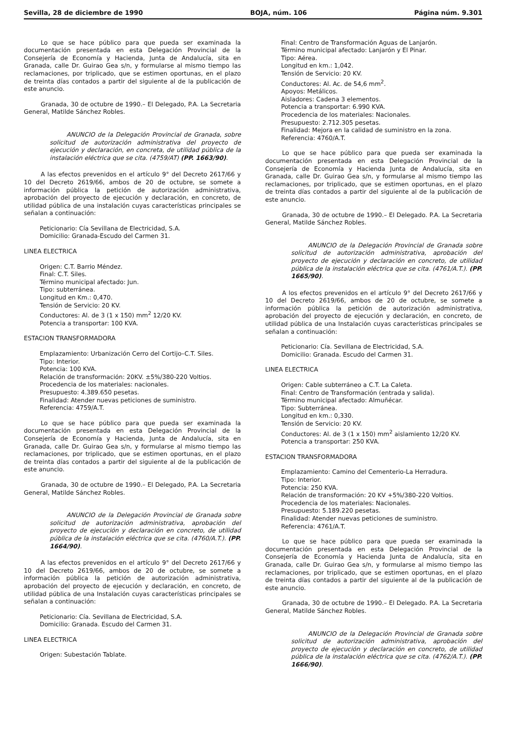Sevilla, 28 de diciembre de 1990 BOJA, núm. 106 Página núm. 9.301
Lo que se hace público para que pueda ser examinada la documentación presentada en esta Delegación Provincial de la Consejería de Economía y Hacienda, Junta de Andalucía, sita en Granada, calle Dr. Guirao Gea s/n, y formularse al mismo tiempo las reclamaciones, por triplicado, que se estimen oportunas, en el plazo de treinta días contados a partir del siguiente al de la publicación de este anuncio.
Granada, 30 de octubre de 1990.– El Delegado, P.A. La Secretaria General, Matilde Sánchez Robles.
ANUNCIO de la Delegación Provincial de Granada, sobre solicitud de autorización administrativa del proyecto de ejecución y declaración, en concreta, de utilidad pública de la instalación eléctrica que se cita. (4759/AT) (PP. 1663/90).
A las efectos prevenidos en el artículo 9° del Decreto 2617/66 y 10 del Decreto 2619/66, ambos de 20 de octubre, se somete a información pública la petición de autorización administrativa, aprobación del proyecto de ejecución y declaración, en concreto, de utilidad pública de una instalación cuyas características principales se señalan a continuación:
Peticionario: Cía Sevillana de Electricidad, S.A.
Domicilio: Granada-Escudo del Carmen 31.
LINEA ELECTRICA
Origen: C.T. Barrio Méndez.
Final: C.T. Siles.
Término municipal afectado: Jun.
Tipo: subterránea.
Longitud en Km.: 0,470.
Tensión de Servicio: 20 KV.
Conductores: Al. de 3 (1 x 150) mm<sup>2</sup> 12/20 KV.
Potencia a transportar: 100 KVA.
ESTACION TRANSFORMADORA
Emplazamiento: Urbanización Cerro del Cortijo–C.T. Siles.
Tipo: Interior.
Potencia: 100 KVA.
Relación de transformación: 20KV. ±5%/380-220 Voltios.
Procedencia de los materiales: nacionales.
Presupuesto: 4.389.650 pesetas.
Finalidad: Atender nuevas peticiones de suministro.
Referencia: 4759/A.T.
Lo que se hace público para que pueda ser examinada la documentación presentada en esta Delegación Provincial de la Consejería de Economía y Hacienda, Junta de Andalucía, sita en Granada, calle Dr. Guirao Gea s/n, y formularse al mismo tiempo las reclamaciones, por triplicado, que se estimen oportunas, en el plazo de treinta días contados a partir del siguiente al de la publicación de este anuncio.
Granada, 30 de octubre de 1990.– El Delegado, P.A. La Secretaria General, Matilde Sánchez Robles.
ANUNCIO de la Delegación Provincial de Granada sobre solicitud de autorización administrativa, aprobación del proyecto de ejecución y declaración en concreto, de utilidad pública de la instalación eléctrica que se cita. (4760/A.T.). (PP. 1664/90).
A las efectos prevenidos en el artículo 9° del Decreto 2617/66 y 10 del Decreto 2619/66, ambos de 20 de octubre, se somete a información pública la petición de autorización administrativa, aprobación del proyecto de ejecución y declaración, en concreto, de utilidad pública de una Instalación cuyas características principales se señalan a continuación:
Peticionario: Cía. Sevillana de Electricidad, S.A.
Domicilio: Granada. Escudo del Carmen 31.
LINEA ELECTRICA
Origen: Subestación Tablate.
Final: Centro de Transformación Aguas de Lanjarón.
Término municipal afectado: Lanjarón y El Pinar.
Tipo: Aérea.
Longitud en km.: 1,042.
Tensión de Servicio: 20 KV.
Conductores: Al. Ac. de 54,6 mm<sup>2</sup>.
Apoyos: Metálicos.
Aisladores: Cadena 3 elementos.
Potencia a transportar: 6.990 KVA.
Procedencia de los materiales: Nacionales.
Presupuesto: 2.712.305 pesetas.
Finalidad: Mejora en la calidad de suministro en la zona.
Referencia: 4760/A.T.
Lo que se hace público para que pueda ser examinada la documentación presentada en esta Delegación Provincial de la Consejería de Economía y Hacienda Junta de Andalucía, sita en Granada, calle Dr. Guirao Gea s/n, y formularse al mismo tiempo las reclamaciones, por triplicado, que se estimen oportunas, en el plazo de treinta días contados a partir del siguiente al de la publicación de este anuncio.
Granada, 30 de octubre de 1990.– El Delegado. P.A. La Secretaria General, Matilde Sánchez Robles.
ANUNCIO de la Delegación Provincial de Granada sobre solicitud de autorización administrativa, aprobación del proyecto de ejecución y declaración en concreto, de utilidad pública de la instalación eléctrica que se cita. (4761/A.T.). (PP. 1665/90).
A los efectos prevenidos en el artículo 9° del Decreto 2617/66 y 10 del Decreto 2619/66, ambos de 20 de octubre, se somete a información pública la petición de autorización administrativa, aprobación del proyecto de ejecución y declaración, en concreto, de utilidad pública de una Instalación cuyas características principales se señalan a continuación:
Peticionario: Cía. Sevillana de Electricidad, S.A.
Domicilio: Granada. Escudo del Carmen 31.
LINEA ELECTRICA
Origen: Cable subterráneo a C.T. La Caleta.
Final: Centro de Transformación (entrada y salida).
Término municipal afectado: Almuñécar.
Tipo: Subterránea.
Longitud en km.: 0,330.
Tensión de Servicio: 20 KV.
Conductores: Al. de 3 (1 x 150) mm<sup>2</sup> aislamiento 12/20 KV.
Potencia a transportar: 250 KVA.
ESTACION TRANSFORMADORA
Emplazamiento: Camino del Cementerio-La Herradura.
Tipo: Interior.
Potencia: 250 KVA.
Relación de transformación: 20 KV +5%/380-220 Voltios.
Procedencia de los materiales: Nacionales.
Presupuesto: 5.189.220 pesetas.
Finalidad: Atender nuevas peticiones de suministro.
Referencia: 4761/A.T.
Lo que se hace público para que pueda ser examinada la documentación presentada en esta Delegación Provincial de la Consejería de Economía y Hacienda Junta de Andalucía, sita en Granada, calle Dr. Guirao Gea s/n, y formularse al mismo tiempo las reclamaciones, por triplicado, que se estimen oportunas, en el plazo de treinta días contados a partir del siguiente al de la publicación de este anuncio.
Granada, 30 de octubre de 1990.– El Delegado. P.A. La Secretaria General, Matilde Sánchez Robles.
ANUNCIO de la Delegación Provincial de Granada sobre solicitud de autorización administrativa, aprobación del proyecto de ejecución y declaración en concreto, de utilidad pública de la instalación eléctrica que se cita. (4762/A.T.). (PP. 1666/90).